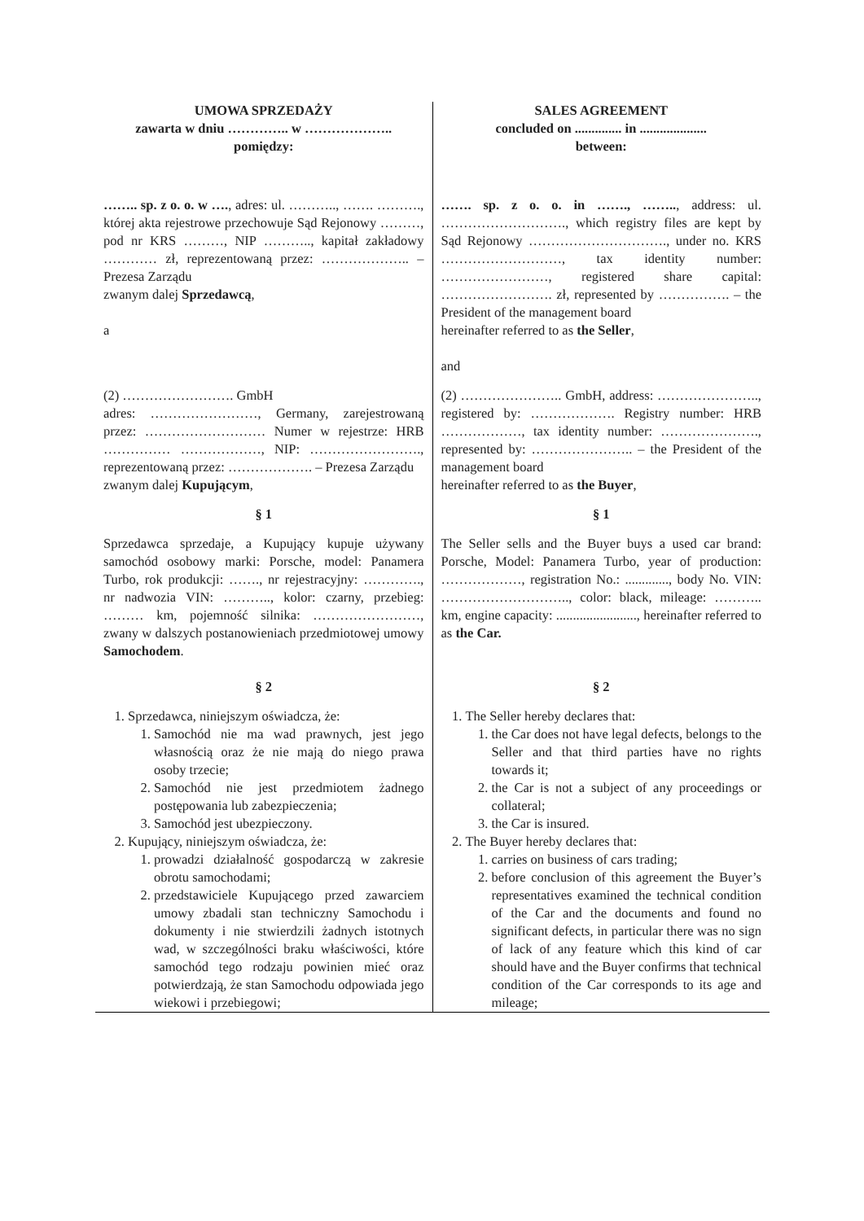| UMOWA SPRZEDAŻY zawarta w dniu ………….. w ……………….. pomiędzy: | SALES AGREEMENT concluded on .............. in .................... between: |
| …….. sp. z o. o. w …. , adres: ul. ……….., ……. ………., której akta rejestrowe przechowuje Sąd Rejonowy ………, pod nr KRS ………, NIP ……….., kapitał zakładowy ………… zł, reprezentowaną przez: ……………….. – Prezesa Zarządu zwanym dalej Sprzedawcą , a | ……. sp. z o. o. in ……., …….. , address: ul. ………………………., which registry files are kept by Sąd Rejonowy …………………………., under no. KRS ………………………, tax identity number: ……………………, registered share capital: ……………………. zł, represented by ……………. – the President of the management board hereinafter referred to as the Seller , and |
| (2) ……………………. GmbH adres: ……………………, Germany, zarejestrowaną przez: ……………………… Numer w rejestrze: HRB …………… ………………, NIP: ……………………., reprezentowaną przez: ………………. – Prezesa Zarządu zwanym dalej Kupującym , | (2) ………………….. GmbH, address: ………………….., registered by: ………………. Registry number: HRB ………………, tax identity number: …………………., represented by: ………………….. – the President of the management board hereinafter referred to as the Buyer , |
| § 1 | § 1 |
| Sprzedawca sprzedaje, a Kupujący kupuje używany samochód osobowy marki: Porsche, model: Panamera Turbo, rok produkcji: ……., nr rejestracyjny: …………., nr nadwozia VIN: ……….., kolor: czarny, przebieg: ……… km, pojemność silnika: ……………………, zwany w dalszych postanowieniach przedmiotowej umowy Samochodem . | The Seller sells and the Buyer buys a used car brand: Porsche, Model: Panamera Turbo, year of production: ………………, registration No.: ............., body No. VIN: ……………………….., color: black, mileage: ……….. km, engine capacity: ........................, hereinafter referred to as the Car. |
| § 2 | § 2 |
| 1. Sprzedawca, niniejszym oświadcza, że: 1. Samochód nie ma wad prawnych, jest jego własnością oraz że nie mają do niego prawa osoby trzecie; 2. Samochód nie jest przedmiotem żadnego postępowania lub zabezpieczenia; 3. Samochód jest ubezpieczony. 2. Kupujący, niniejszym oświadcza, że: 1. prowadzi działalność gospodarczą w zakresie obrotu samochodami; 2. przedstawiciele Kupującego przed zawarciem umowy zbadali stan techniczny Samochodu i dokumenty i nie stwierdzili żadnych istotnych wad, w szczególności braku właściwości, które samochód tego rodzaju powinien mieć oraz potwierdzają, że stan Samochodu odpowiada jego wiekowi i przebiegowi; | 1. The Seller hereby declares that: 1. the Car does not have legal defects, belongs to the Seller and that third parties have no rights towards it; 2. the Car is not a subject of any proceedings or collateral; 3. the Car is insured. 2. The Buyer hereby declares that: 1. carries on business of cars trading; 2. before conclusion of this agreement the Buyer’s representatives examined the technical condition of the Car and the documents and found no significant defects, in particular there was no sign of lack of any feature which this kind of car should have and the Buyer confirms that technical condition of the Car corresponds to its age and mileage; |